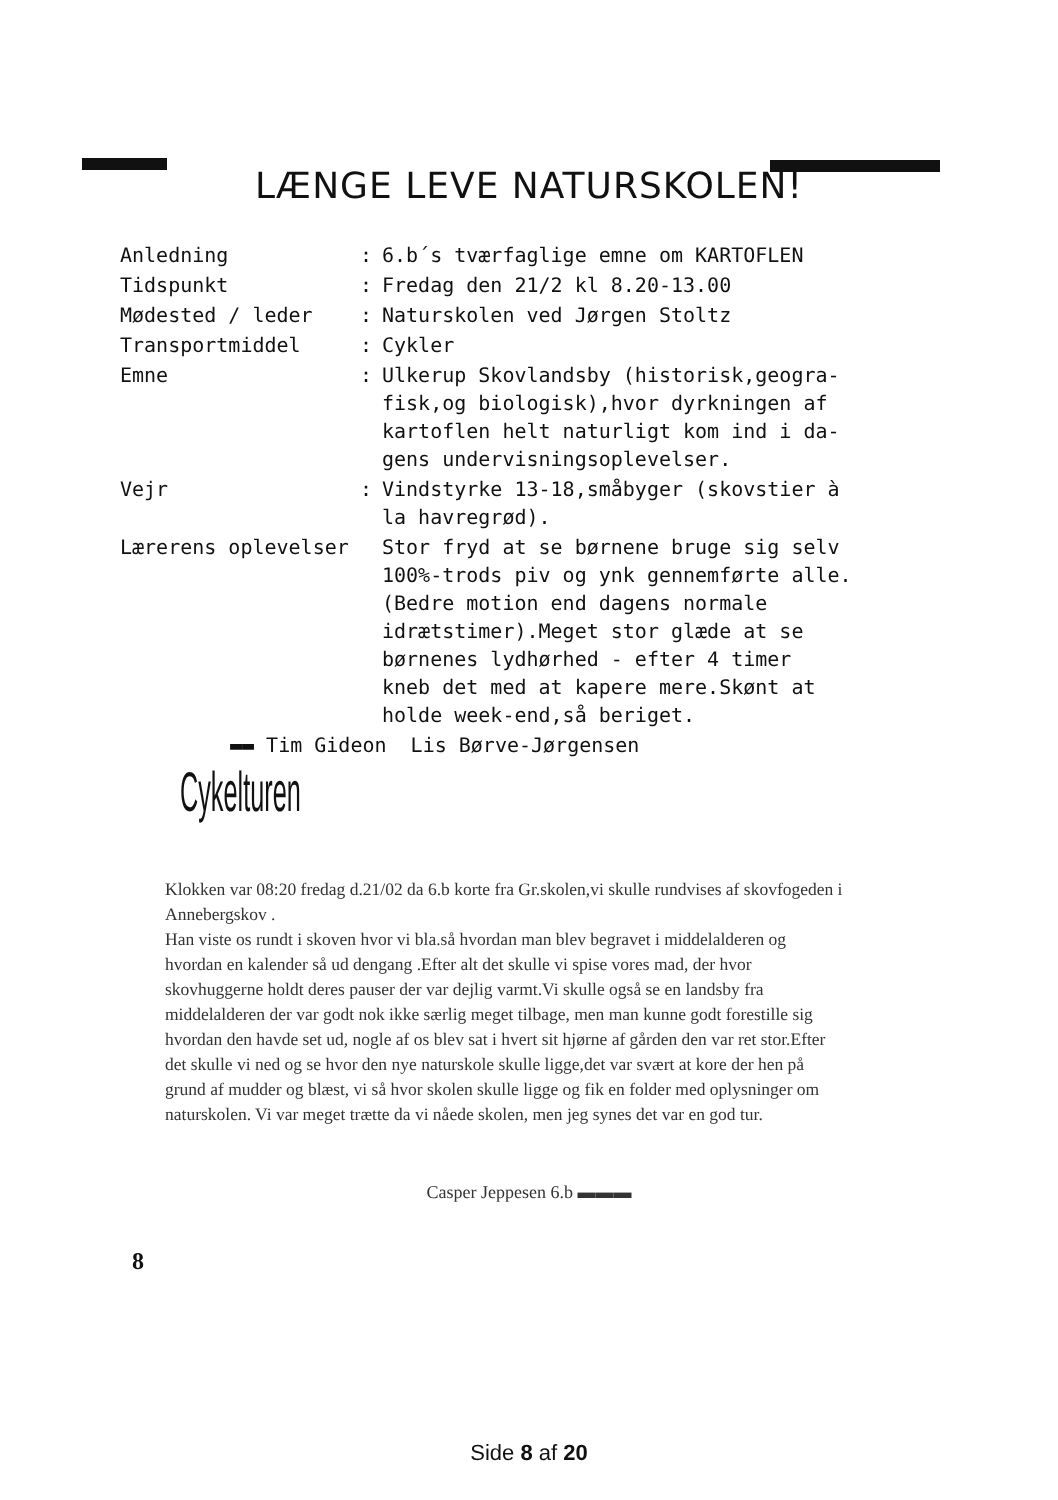LÆNGE LEVE NATURSKOLEN!
| Anledning | : | 6.b´s tværfaglige emne om KARTOFLEN |
| Tidspunkt | : | Fredag den 21/2 kl 8.20-13.00 |
| Mødested / leder | : | Naturskolen ved Jørgen Stoltz |
| Transportmiddel | : | Cykler |
| Emne | : | Ulkerup Skovlandsby (historisk,geogra- fisk,og biologisk),hvor dyrkningen af kartoflen helt naturligt kom ind i da- gens undervisningsoplevelser. |
| Vejr | : | Vindstyrke 13-18,småbyger (skovstier à la havregrød). |
| Lærerens oplevelser | | Stor fryd at se børnene bruge sig selv 100%-trods piv og ynk gennemførte alle. (Bedre motion end dagens normale idrætstimer).Meget stor glæde at se børnenes lydhørhed - efter 4 timer kneb det med at kapere mere.Skønt at holde week-end,så beriget. |
▬▬ Tim Gideon Lis Børve-Jørgensen
Cykelturen
Klokken var 08:20 fredag d.21/02 da 6.b korte fra Gr.skolen,vi skulle rundvises af skovfogeden i Annebergskov .
Han viste os rundt i skoven hvor vi bla.så hvordan man blev begravet i middelalderen og hvordan en kalender så ud dengang .Efter alt det skulle vi spise vores mad, der hvor skovhuggerne holdt deres pauser der var dejlig varmt.Vi skulle også se en landsby fra middelalderen der var godt nok ikke særlig meget tilbage, men man kunne godt forestille sig hvordan den havde set ud, nogle af os blev sat i hvert sit hjørne af gården den var ret stor.Efter det skulle vi ned og se hvor den nye naturskole skulle ligge,det var svært at kore der hen på grund af mudder og blæst, vi så hvor skolen skulle ligge og fik en folder med oplysninger om naturskolen. Vi var meget trætte da vi nåede skolen, men jeg synes det var en god tur.
Casper Jeppesen 6.b ▬▬▬
8
Side 8 af 20